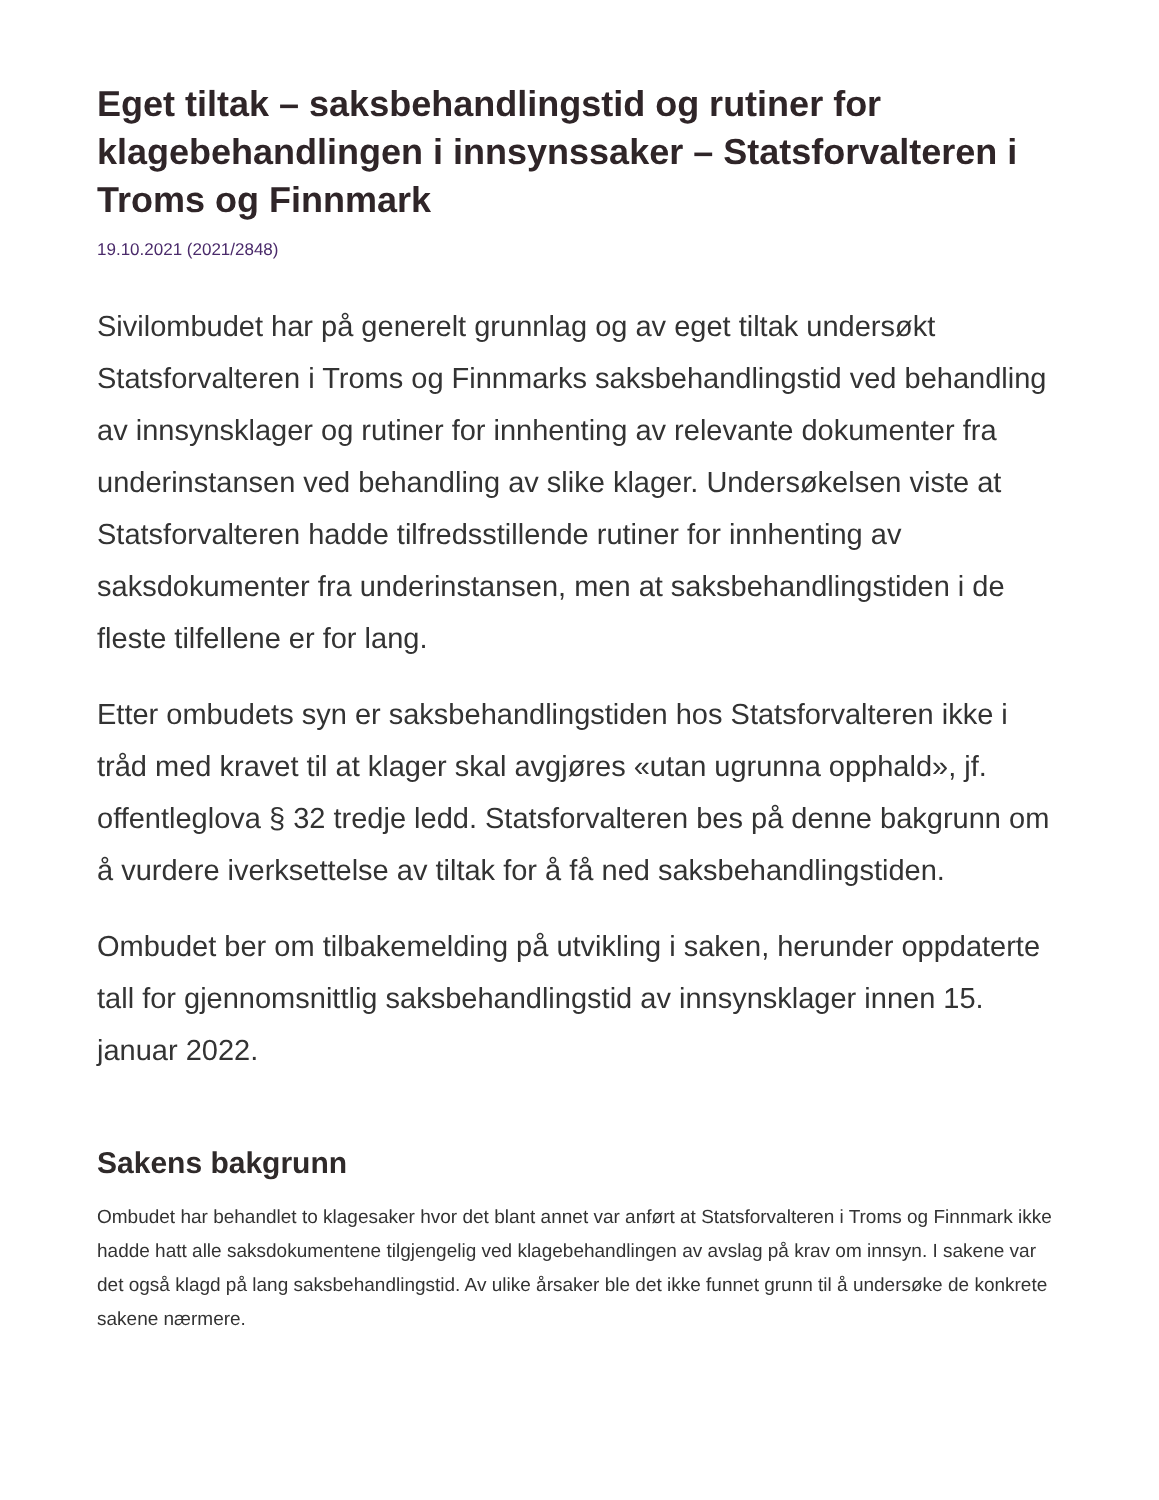Eget tiltak – saksbehandlingstid og rutiner for klagebehandlingen i innsynssaker – Statsforvalteren i Troms og Finnmark
19.10.2021 (2021/2848)
Sivilombudet har på generelt grunnlag og av eget tiltak undersøkt Statsforvalteren i Troms og Finnmarks saksbehandlingstid ved behandling av innsynsklager og rutiner for innhenting av relevante dokumenter fra underinstansen ved behandling av slike klager. Undersøkelsen viste at Statsforvalteren hadde tilfredsstillende rutiner for innhenting av saksdokumenter fra underinstansen, men at saksbehandlingstiden i de fleste tilfellene er for lang.
Etter ombudets syn er saksbehandlingstiden hos Statsforvalteren ikke i tråd med kravet til at klager skal avgjøres «utan ugrunna opphald», jf. offentleglova § 32 tredje ledd. Statsforvalteren bes på denne bakgrunn om å vurdere iverksettelse av tiltak for å få ned saksbehandlingstiden.
Ombudet ber om tilbakemelding på utvikling i saken, herunder oppdaterte tall for gjennomsnittlig saksbehandlingstid av innsynsklager innen 15. januar 2022.
Sakens bakgrunn
Ombudet har behandlet to klagesaker hvor det blant annet var anført at Statsforvalteren i Troms og Finnmark ikke hadde hatt alle saksdokumentene tilgjengelig ved klagebehandlingen av avslag på krav om innsyn. I sakene var det også klagd på lang saksbehandlingstid. Av ulike årsaker ble det ikke funnet grunn til å undersøke de konkrete sakene nærmere.